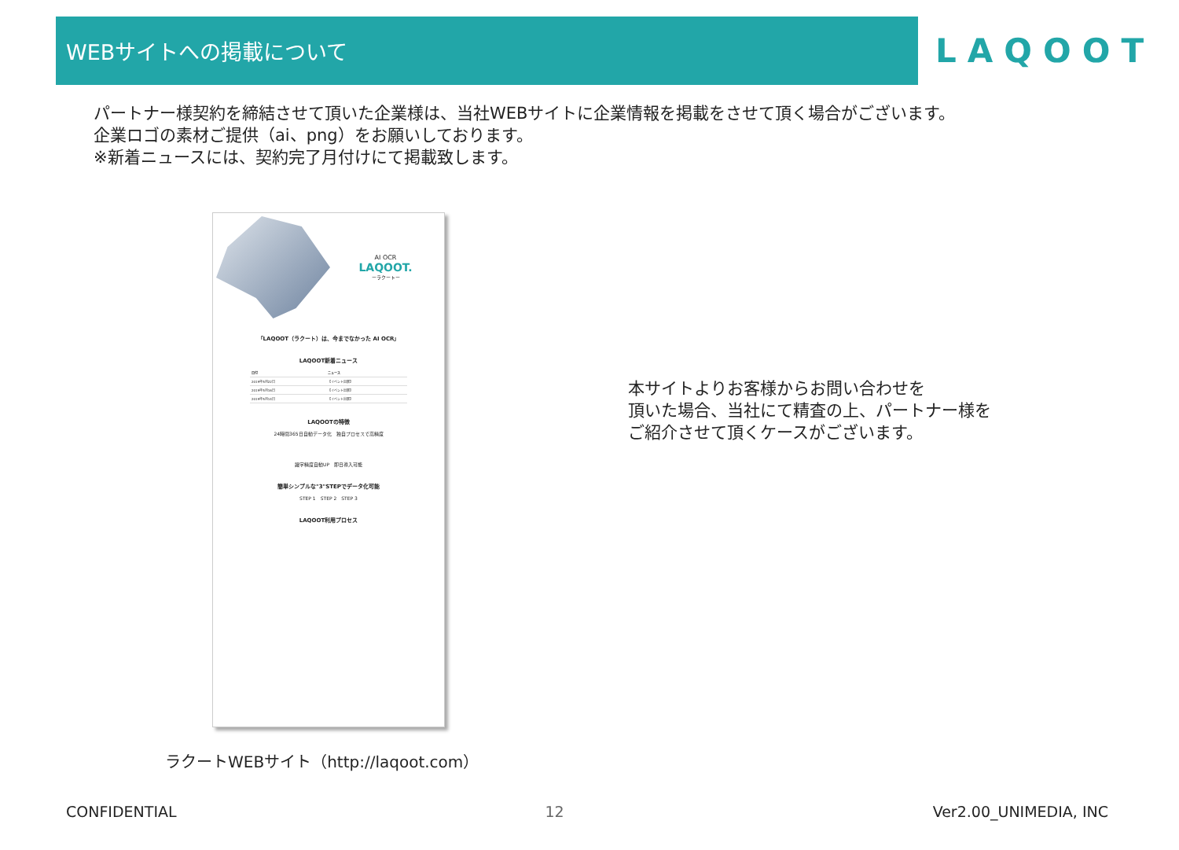WEBサイトへの掲載について
LAQOOT
パートナー様契約を締結させて頂いた企業様は、当社WEBサイトに企業情報を掲載をさせて頂く場合がございます。
企業ロゴの素材ご提供（ai、png）をお願いしております。
※新着ニュースには、契約完了月付けにて掲載致します。
AI OCR
LAQOOT.
ーラクートー
「LAQOOT（ラクート）は、今までなかった AI OCR」
LAQOOT新着ニュース
| 日付 | ニュース |
| --- | --- |
| 2019年5月22日 | 【イベント出展】 |
| 2019年5月16日 | 【イベント出展】 |
| 2019年5月14日 | 【イベント出展】 |
LAQOOTの特徴
24時間365日自動データ化　独自プロセスで高精度
識字精度自動UP　即日導入可能
簡単シンプルな"3"STEPでデータ化可能
STEP 1　STEP 2　STEP 3
LAQOOT利用プロセス
ラクートWEBサイト（http://laqoot.com）
本サイトよりお客様からお問い合わせを
頂いた場合、当社にて精査の上、パートナー様を
ご紹介させて頂くケースがございます。
CONFIDENTIAL 12 Ver2.00_UNIMEDIA, INC